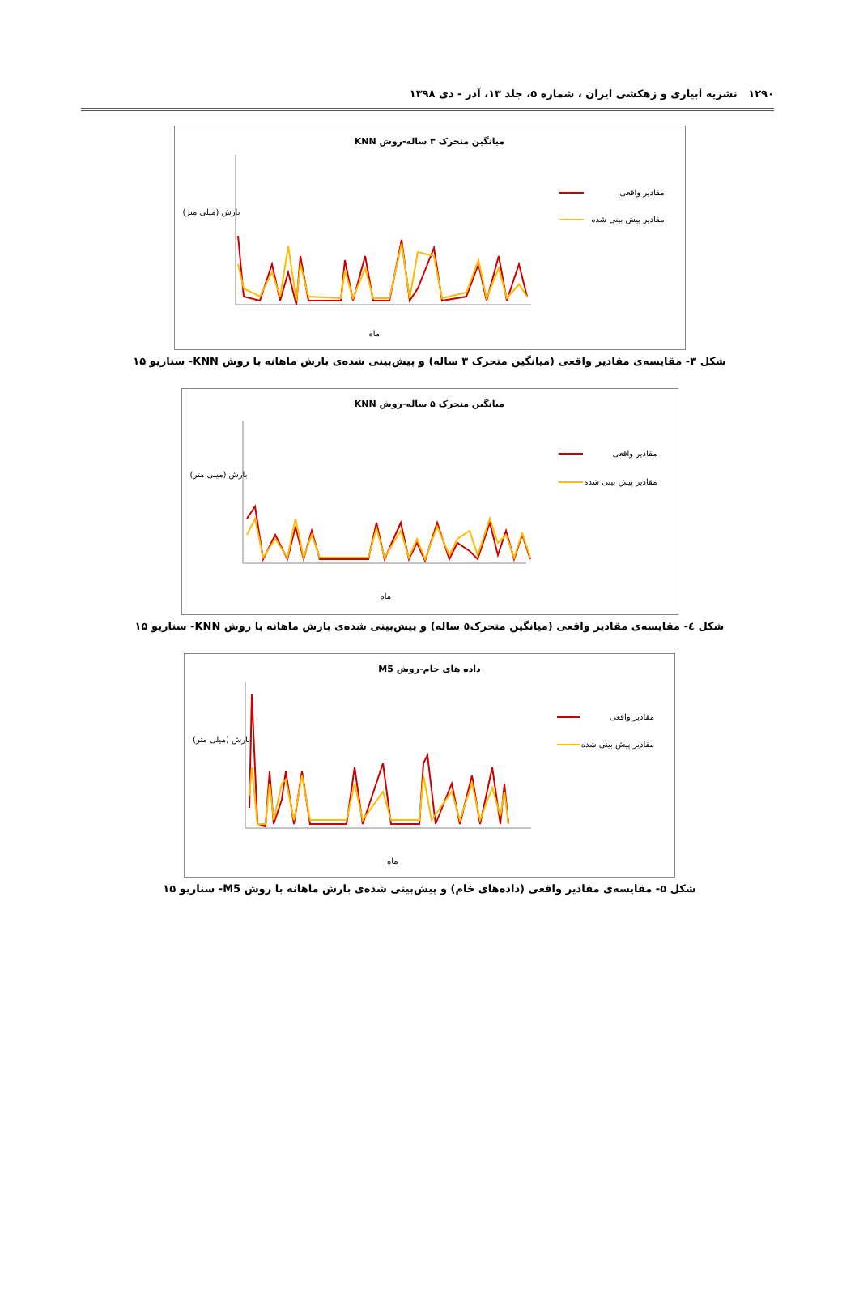۱۲۹۰ نشریه آبیاری و زهکشی ایران ، شماره ۵، جلد ۱۳، آذر - دی ۱۳۹۸
میانگین متحرک ۳ ساله-روش KNN
مقادیر واقعی
مقادیر پیش بینی شده
بارش (میلی متر)
ماه
شکل ۳- مقایسه‌ی مقادیر واقعی (میانگین متحرک ۳ ساله) و پیش‌بینی شده‌ی بارش ماهانه با روش KNN- سناریو ۱۵
میانگین متحرک ۵ ساله-روش KNN
مقادیر واقعی
مقادیر پیش بینی شده
بارش (میلی متر)
ماه
شکل ٤- مقایسه‌ی مقادیر واقعی (میانگین متحرک٥ ساله) و پیش‌بینی شده‌ی بارش ماهانه با روش KNN- سناریو ۱۵
داده های خام-روش M5
مقادیر واقعی
مقادیر پیش بینی شده
بارش (میلی متر)
ماه
شکل ۵- مقایسه‌ی مقادیر واقعی (داده‌های خام) و پیش‌بینی شده‌ی بارش ماهانه با روش M5- سناریو ۱۵